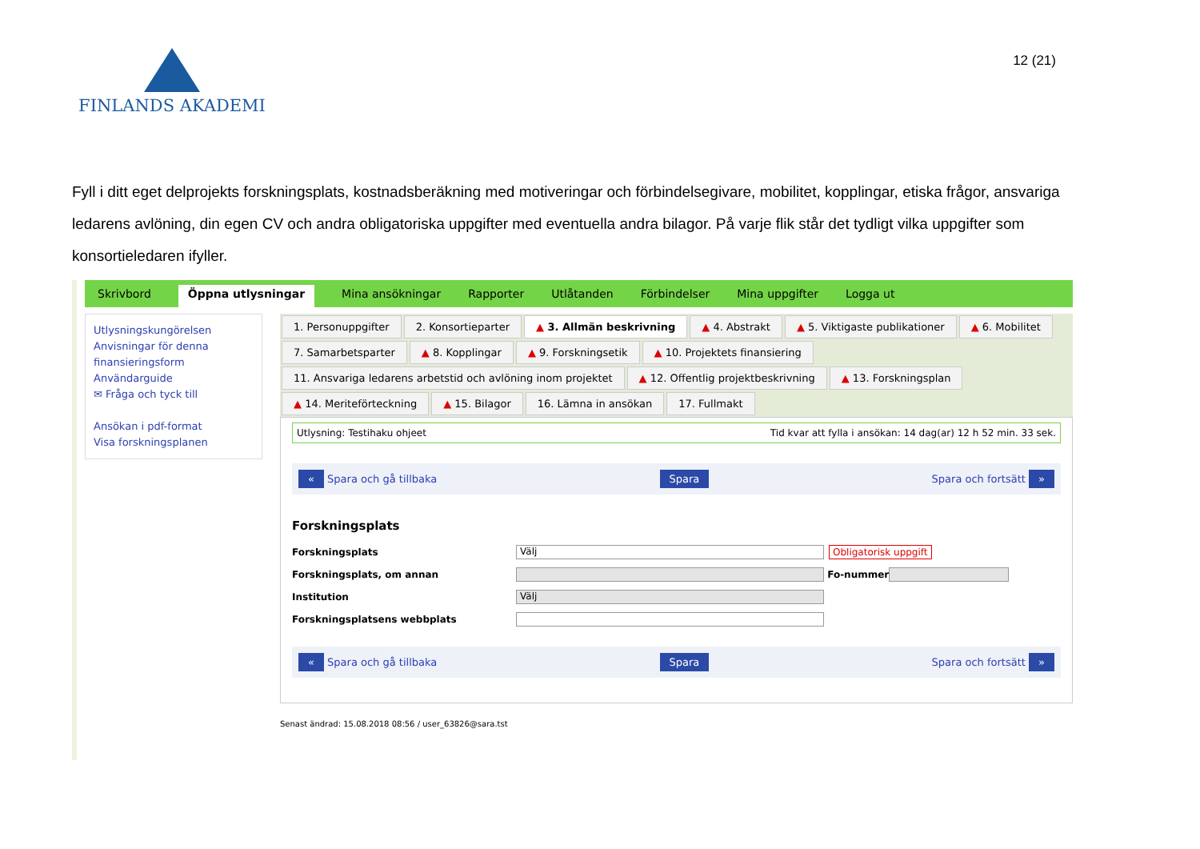FINLANDS AKADEMI
12 (21)
Fyll i ditt eget delprojekts forskningsplats, kostnadsberäkning med motiveringar och förbindelsegivare, mobilitet, kopplingar, etiska frågor, ansvariga ledarens avlöning, din egen CV och andra obligatoriska uppgifter med eventuella andra bilagor. På varje flik står det tydligt vilka uppgifter som konsortieledaren ifyller.
Skrivbord Öppna utlysningar Mina ansökningar Rapporter Utlåtanden Förbindelser Mina uppgifter Logga ut
Utlysningskungörelsen
Anvisningar för denna finansieringsform
Användarguide
✉ Fråga och tyck till
Ansökan i pdf-format
Visa forskningsplanen
1. Personuppgifter 2. Konsortieparter ▲ 3. Allmän beskrivning ▲ 4. Abstrakt ▲ 5. Viktigaste publikationer ▲ 6. Mobilitet 7. Samarbetsparter ▲ 8. Kopplingar ▲ 9. Forskningsetik ▲ 10. Projektets finansiering 11. Ansvariga ledarens arbetstid och avlöning inom projektet ▲ 12. Offentlig projektbeskrivning ▲ 13. Forskningsplan ▲ 14. Meriteförteckning ▲ 15. Bilagor 16. Lämna in ansökan 17. Fullmakt
Utlysning: Testihaku ohjeet Tid kvar att fylla i ansökan: 14 dag(ar) 12 h 52 min. 33 sek.
« Spara och gå tillbaka Spara Spara och fortsätt »
Forskningsplats
Forskningsplats Välj Obligatorisk uppgift
Forskningsplats, om annan Fo-nummer
Institution Välj
Forskningsplatsens webbplats
« Spara och gå tillbaka Spara Spara och fortsätt »
Senast ändrad: 15.08.2018 08:56 / user_63826@sara.tst